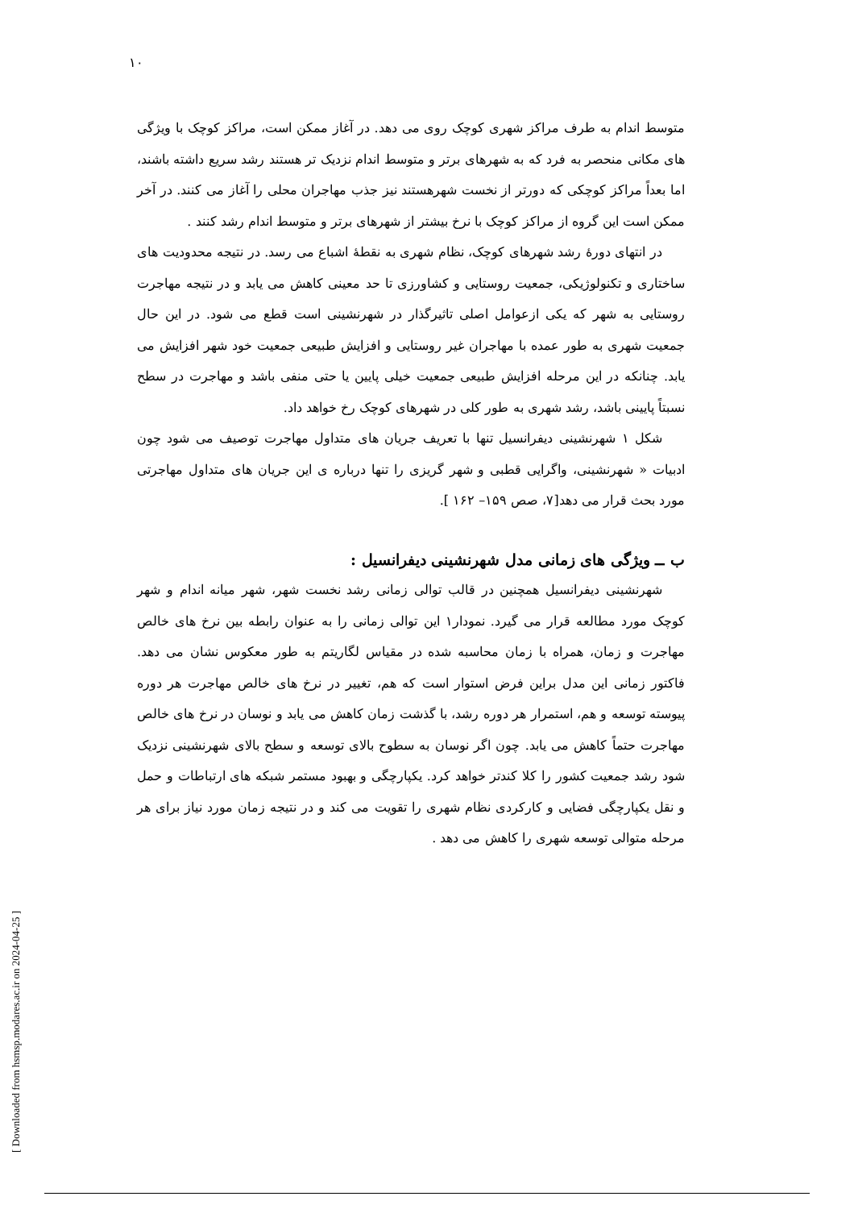۱۰
متوسط اندام به طرف مراکز شهری کوچک روی می دهد. در آغاز ممکن است، مراکز کوچک با ویژگی های مکانی منحصر به فرد که به شهرهای برتر و متوسط اندام نزدیک تر هستند رشد سریع داشته باشند، اما بعداً مراکز کوچکی که دورتر از نخست شهرهستند نیز جذب مهاجران محلی را آغاز می کنند. در آخر ممکن است این گروه از مراکز کوچک با نرخ بیشتر از شهرهای برتر و متوسط اندام رشد کنند .
در انتهای دورهٔ رشد شهرهای کوچک، نظام شهری به نقطهٔ اشباع می رسد. در نتیجه محدودیت های ساختاری و تکنولوژیکی، جمعیت روستایی و کشاورزی تا حد معینی کاهش می یابد و در نتیجه مهاجرت روستایی به شهر که یکی ازعوامل اصلی تاثیرگذار در شهرنشینی است قطع می شود. در این حال جمعیت شهری به طور عمده با مهاجران غیر روستایی و افزایش طبیعی جمعیت خود شهر افزایش می یابد. چنانکه در این مرحله افزایش طبیعی جمعیت خیلی پایین یا حتی منفی باشد و مهاجرت در سطح نسبتاً پایینی باشد، رشد شهری به طور کلی در شهرهای کوچک رخ خواهد داد.
شکل ۱ شهرنشینی دیفرانسیل تنها با تعریف جریان های متداول مهاجرت توصیف می شود چون ادبیات « شهرنشینی، واگرایی قطبی و شهر گریزی را تنها درباره ی این جریان های متداول مهاجرتی مورد بحث قرار می دهد[۷، صص ۱۵۹– ۱۶۲ ].
ب ــ ویژگی های زمانی مدل شهرنشینی دیفرانسیل :
شهرنشینی دیفرانسیل همچنین در قالب توالی زمانی رشد نخست شهر، شهر میانه اندام و شهر کوچک مورد مطالعه قرار می گیرد. نمودار۱ این توالی زمانی را به عنوان رابطه بین نرخ های خالص مهاجرت و زمان، همراه با زمان محاسبه شده در مقیاس لگاریتم به طور معکوس نشان می دهد. فاکتور زمانی این مدل براین فرض استوار است که هم، تغییر در نرخ های خالص مهاجرت هر دوره پیوسته توسعه و هم، استمرار هر دوره رشد، با گذشت زمان کاهش می یابد و نوسان در نرخ های خالص مهاجرت حتماً کاهش می یابد. چون اگر نوسان به سطوح بالای توسعه و سطح بالای شهرنشینی نزدیک شود رشد جمعیت کشور را کلا کندتر خواهد کرد. یکپارچگی و بهبود مستمر شبکه های ارتباطات و حمل و نقل یکپارچگی فضایی و کارکردی نظام شهری را تقویت می کند و در نتیجه زمان مورد نیاز برای هر مرحله متوالی توسعه شهری را کاهش می دهد .
[ Downloaded from hsmsp.modares.ac.ir on 2024-04-25 ]